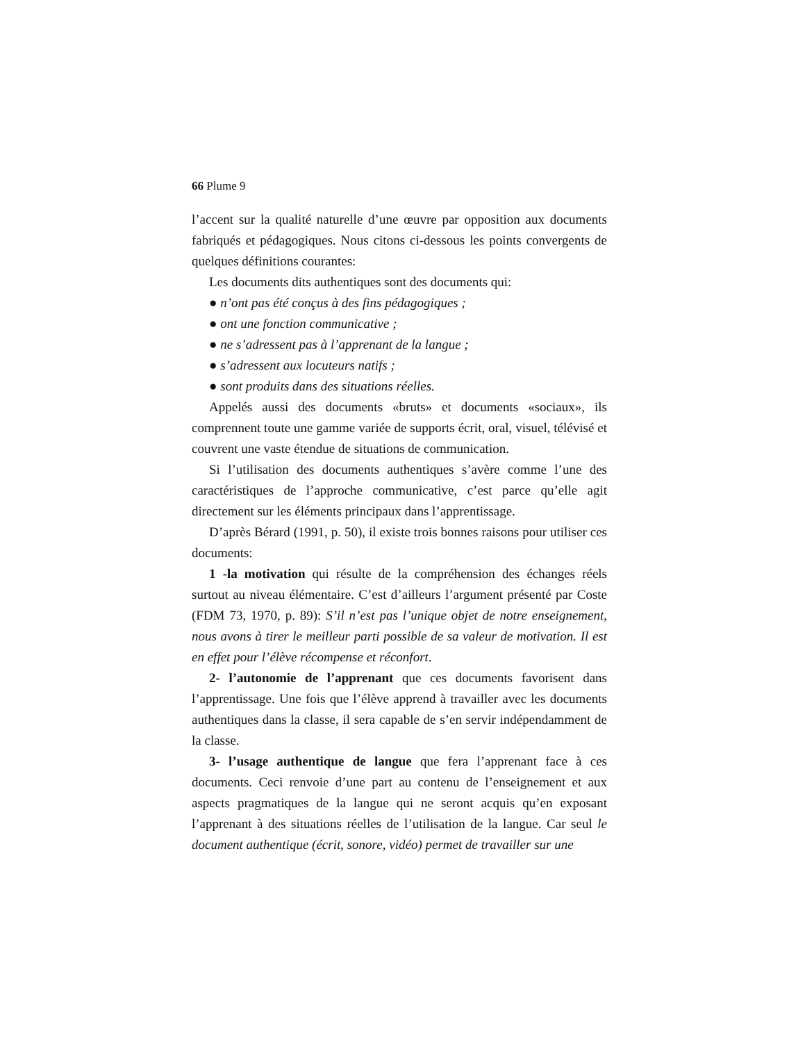66 Plume 9
l’accent sur la qualité naturelle d’une œuvre par opposition aux documents fabriqués et pédagogiques. Nous citons ci-dessous les points convergents de quelques définitions courantes:
Les documents dits authentiques sont des documents qui:
● n’ont pas été conçus à des fins pédagogiques ;
● ont une fonction communicative ;
● ne s’adressent pas à l’apprenant de la langue ;
● s’adressent aux locuteurs natifs ;
● sont produits dans des situations réelles.
Appelés aussi des documents «bruts» et documents «sociaux», ils comprennent toute une gamme variée de supports écrit, oral, visuel, télévisé et couvrent une vaste étendue de situations de communication.
Si l’utilisation des documents authentiques s’avère comme l’une des caractéristiques de l’approche communicative, c’est parce qu’elle agit directement sur les éléments principaux dans l’apprentissage.
D’après Bérard (1991, p. 50), il existe trois bonnes raisons pour utiliser ces documents:
1 -la motivation qui résulte de la compréhension des échanges réels surtout au niveau élémentaire. C’est d’ailleurs l’argument présenté par Coste (FDM 73, 1970, p. 89): S’il n’est pas l’unique objet de notre enseignement, nous avons à tirer le meilleur parti possible de sa valeur de motivation. Il est en effet pour l’élève récompense et réconfort.
2- l’autonomie de l’apprenant que ces documents favorisent dans l’apprentissage. Une fois que l’élève apprend à travailler avec les documents authentiques dans la classe, il sera capable de s’en servir indépendamment de la classe.
3- l’usage authentique de langue que fera l’apprenant face à ces documents. Ceci renvoie d’une part au contenu de l’enseignement et aux aspects pragmatiques de la langue qui ne seront acquis qu’en exposant l’apprenant à des situations réelles de l’utilisation de la langue. Car seul le document authentique (écrit, sonore, vidéo) permet de travailler sur une